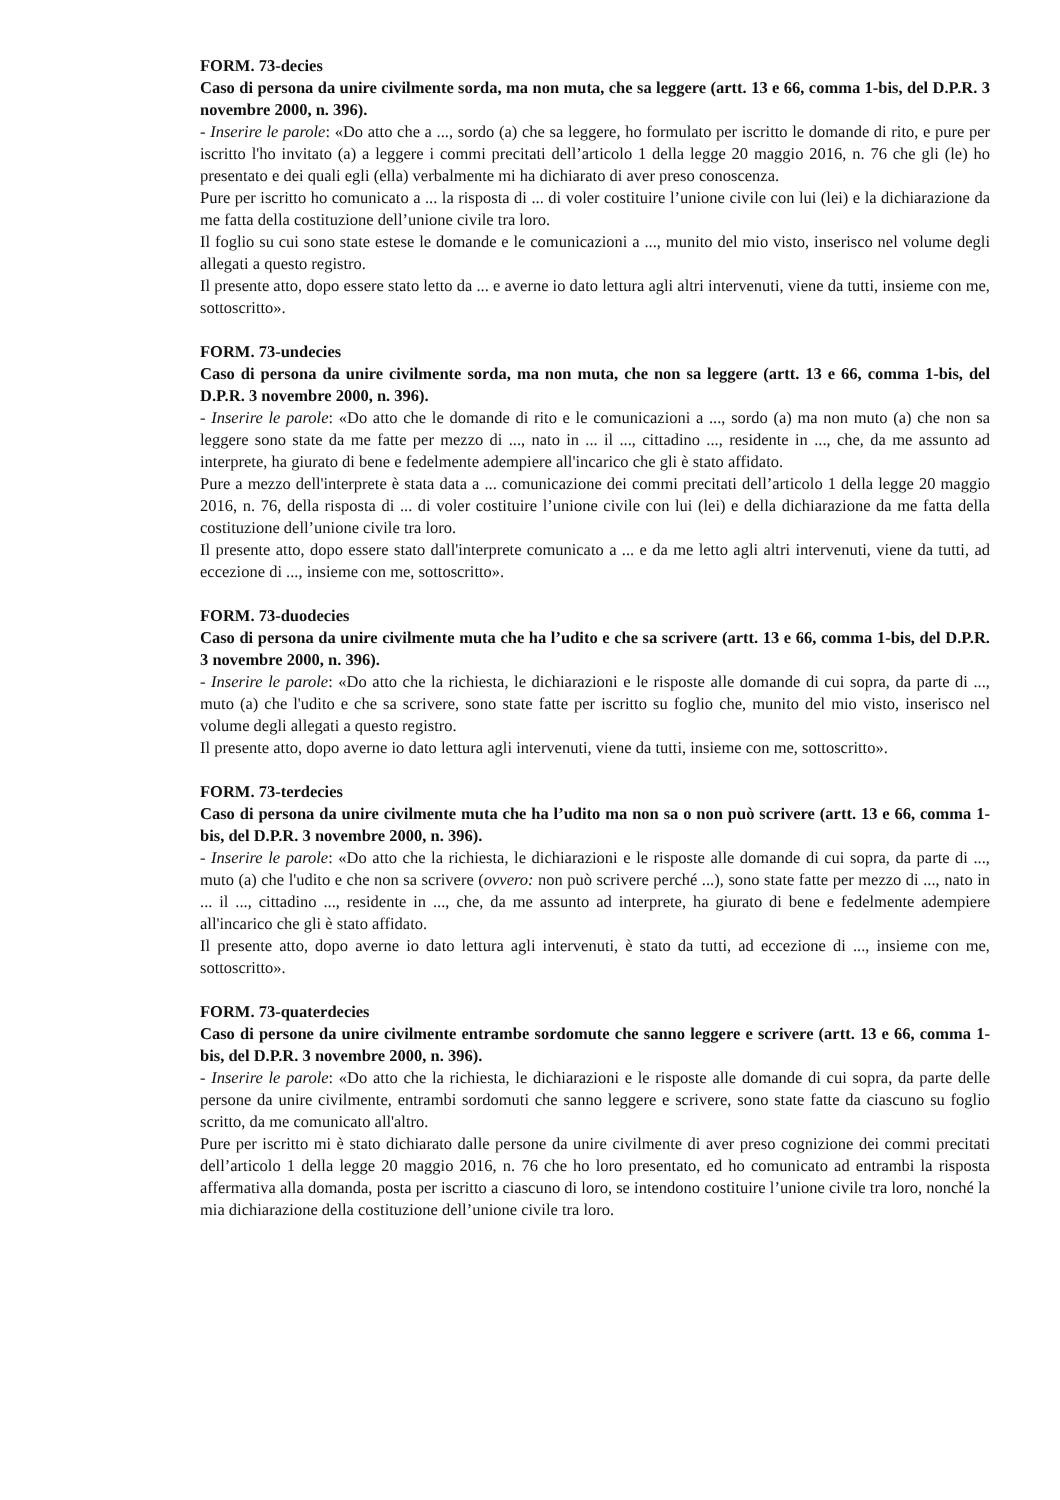FORM. 73-decies
Caso di persona da unire civilmente sorda, ma non muta, che sa leggere (artt. 13 e 66, comma 1-bis, del D.P.R. 3 novembre 2000, n. 396).
- Inserire le parole: «Do atto che a ..., sordo (a) che sa leggere, ho formulato per iscritto le domande di rito, e pure per iscritto l'ho invitato (a) a leggere i commi precitati dell’articolo 1 della legge 20 maggio 2016, n. 76 che gli (le) ho presentato e dei quali egli (ella) verbalmente mi ha dichiarato di aver preso conoscenza.
Pure per iscritto ho comunicato a ... la risposta di ... di voler costituire l’unione civile con lui (lei) e la dichiarazione da me fatta della costituzione dell’unione civile tra loro.
Il foglio su cui sono state estese le domande e le comunicazioni a ..., munito del mio visto, inserisco nel volume degli allegati a questo registro.
Il presente atto, dopo essere stato letto da ... e averne io dato lettura agli altri intervenuti, viene da tutti, insieme con me, sottoscritto».
FORM. 73-undecies
Caso di persona da unire civilmente sorda, ma non muta, che non sa leggere (artt. 13 e 66, comma 1-bis, del D.P.R. 3 novembre 2000, n. 396).
- Inserire le parole: «Do atto che le domande di rito e le comunicazioni a ..., sordo (a) ma non muto (a) che non sa leggere sono state da me fatte per mezzo di ..., nato in ... il ..., cittadino ..., residente in ..., che, da me assunto ad interprete, ha giurato di bene e fedelmente adempiere all'incarico che gli è stato affidato.
Pure a mezzo dell'interprete è stata data a ... comunicazione dei commi precitati dell’articolo 1 della legge 20 maggio 2016, n. 76, della risposta di ... di voler costituire l’unione civile con lui (lei) e della dichiarazione da me fatta della costituzione dell’unione civile tra loro.
Il presente atto, dopo essere stato dall'interprete comunicato a ... e da me letto agli altri intervenuti, viene da tutti, ad eccezione di ..., insieme con me, sottoscritto».
FORM. 73-duodecies
Caso di persona da unire civilmente muta che ha l’udito e che sa scrivere (artt. 13 e 66, comma 1-bis, del D.P.R. 3 novembre 2000, n. 396).
- Inserire le parole: «Do atto che la richiesta, le dichiarazioni e le risposte alle domande di cui sopra, da parte di ..., muto (a) che l'udito e che sa scrivere, sono state fatte per iscritto su foglio che, munito del mio visto, inserisco nel volume degli allegati a questo registro.
Il presente atto, dopo averne io dato lettura agli intervenuti, viene da tutti, insieme con me, sottoscritto».
FORM. 73-terdecies
Caso di persona da unire civilmente muta che ha l’udito ma non sa o non può scrivere (artt. 13 e 66, comma 1-bis, del D.P.R. 3 novembre 2000, n. 396).
- Inserire le parole: «Do atto che la richiesta, le dichiarazioni e le risposte alle domande di cui sopra, da parte di ..., muto (a) che l'udito e che non sa scrivere (ovvero: non può scrivere perché ...), sono state fatte per mezzo di ..., nato in ... il ..., cittadino ..., residente in ..., che, da me assunto ad interprete, ha giurato di bene e fedelmente adempiere all'incarico che gli è stato affidato.
Il presente atto, dopo averne io dato lettura agli intervenuti, è stato da tutti, ad eccezione di ..., insieme con me, sottoscritto».
FORM. 73-quaterdecies
Caso di persone da unire civilmente entrambe sordomute che sanno leggere e scrivere (artt. 13 e 66, comma 1-bis, del D.P.R. 3 novembre 2000, n. 396).
- Inserire le parole: «Do atto che la richiesta, le dichiarazioni e le risposte alle domande di cui sopra, da parte delle persone da unire civilmente, entrambi sordomuti che sanno leggere e scrivere, sono state fatte da ciascuno su foglio scritto, da me comunicato all'altro.
Pure per iscritto mi è stato dichiarato dalle persone da unire civilmente di aver preso cognizione dei commi precitati dell’articolo 1 della legge 20 maggio 2016, n. 76 che ho loro presentato, ed ho comunicato ad entrambi la risposta affermativa alla domanda, posta per iscritto a ciascuno di loro, se intendono costituire l’unione civile tra loro, nonché la mia dichiarazione della costituzione dell’unione civile tra loro.